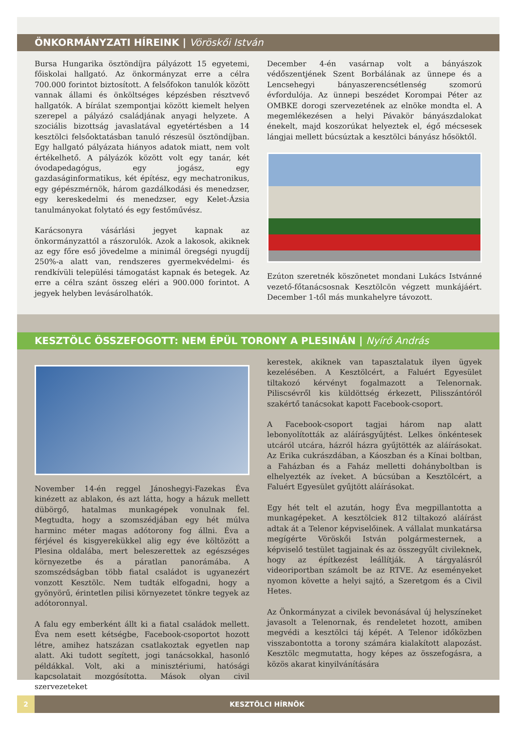ÖNKORMÁNYZATI HÍREINK | Vöröskői István
Bursa Hungarika ösztöndíjra pályázott 15 egyetemi, főiskolai hallgató. Az önkormányzat erre a célra 700.000 forintot biztosított. A felsőfokon tanulók között vannak állami és önköltséges képzésben résztvevő hallgatók. A bírálat szempontjai között kiemelt helyen szerepel a pályázó családjának anyagi helyzete. A szociális bizottság javaslatával egyetértésben a 14 kesztölci felsőoktatásban tanuló részesül ösztöndíjban. Egy hallgató pályázata hiányos adatok miatt, nem volt értékelhető. A pályázók között volt egy tanár, két óvodapedagógus, egy jogász, egy gazdaságinformatikus, két építész, egy mechatronikus, egy gépészmérnök, három gazdálkodási és menedzser, egy kereskedelmi és menedzser, egy Kelet-Ázsia tanulmányokat folytató és egy festőművész.
Karácsonyra vásárlási jegyet kapnak az önkormányzattól a rászorulók. Azok a lakosok, akiknek az egy főre eső jövedelme a minimál öregségi nyugdíj 250%-a alatt van, rendszeres gyermekvédelmi- és rendkívüli települési támogatást kapnak és betegek. Az erre a célra szánt összeg eléri a 900.000 forintot. A jegyek helyben levásárolhatók.
December 4-én vasárnap volt a bányászok védőszentjének Szent Borbálának az ünnepe és a Lencsehegyi bányaszerencsétlenség szomorú évfordulója. Az ünnepi beszédet Korompai Péter az OMBKE dorogi szervezetének az elnöke mondta el. A megemlékezésen a helyi Pávakör bányászdalokat énekelt, majd koszorúkat helyeztek el, égő mécsesek lángjai mellett búcsúztak a kesztölci bányász hősöktől.
Ezúton szeretnék köszönetet mondani Lukács Istvánné vezető-főtanácsosnak Kesztölcön végzett munkájáért. December 1-től más munkahelyre távozott.
KESZTÖLC ÖSSZEFOGOTT: NEM ÉPÜL TORONY A PLESINÁN | Nyírő András
November 14-én reggel Jánoshegyi-Fazekas Éva kinézett az ablakon, és azt látta, hogy a házuk mellett dübörgő, hatalmas munkagépek vonulnak fel. Megtudta, hogy a szomszédjában egy hét múlva harminc méter magas adótorony fog állni. Éva a férjével és kisgyerekükkel alig egy éve költözött a Plesina oldalába, mert beleszerettek az egészséges környezetbe és a páratlan panorámába. A szomszédságban több fiatal családot is ugyanezért vonzott Kesztölc. Nem tudták elfogadni, hogy a gyönyörű, érintetlen pilisi környezetet tönkre tegyek az adótoronnyal.
A falu egy emberként állt ki a fiatal családok mellett. Éva nem esett kétségbe, Facebook-csoportot hozott létre, amihez hatszázan csatlakoztak egyetlen nap alatt. Aki tudott segített, jogi tanácsokkal, hasonló példákkal. Volt, aki a minisztériumi, hatósági kapcsolatait mozgósította. Mások olyan civil szervezeteket
kerestek, akiknek van tapasztalatuk ilyen ügyek kezelésében. A Kesztölcért, a Faluért Egyesület tiltakozó kérvényt fogalmazott a Telenornak. Piliscsévről kis küldöttség érkezett, Pilisszántóról szakértő tanácsokat kapott Facebook-csoport.
A Facebook-csoport tagjai három nap alatt lebonyolították az aláírásgyűjtést. Lelkes önkéntesek utcáról utcára, házról házra gyűjtötték az aláírásokat. Az Erika cukrászdában, a Káoszban és a Kínai boltban, a Faházban és a Faház melletti dohányboltban is elhelyezték az íveket. A búcsúban a Kesztölcért, a Faluért Egyesület gyűjtött aláírásokat.
Egy hét telt el azután, hogy Éva megpillantotta a munkagépeket. A kesztölciek 812 tiltakozó aláírást adtak át a Telenor képviselőinek. A vállalat munkatársa megígérte Vöröskői István polgármesternek, a képviselő testület tagjainak és az összegyűlt civileknek, hogy az építkezést leállítják. A tárgyalásról videoriportban számolt be az RTVE. Az eseményeket nyomon követte a helyi sajtó, a Szeretgom és a Civil Hetes.
Az Önkormányzat a civilek bevonásával új helyszíneket javasolt a Telenornak, és rendeletet hozott, amiben megvédi a kesztölci táj képét. A Telenor időközben visszabontotta a torony számára kialakított alapozást. Kesztölc megmutatta, hogy képes az összefogásra, a közös akarat kinyilvánítására
2 KESZTÖLCI HÍRNÖK